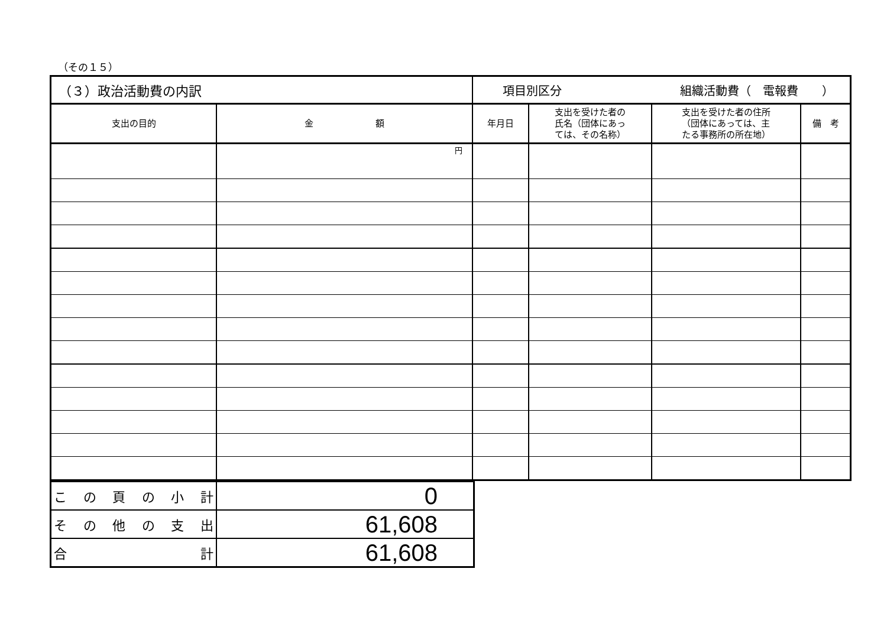（その１５）
| （３）政治活動費の内訳 | | 項目別区分 組織活動費（ 電報費 ） | | | |
| 支出の目的 | 金 額 | 年月日 | 支出を受けた者の 氏名（団体にあっ ては、その名称） | 支出を受けた者の住所 （団体にあっては、主 たる事務所の所在地） | 備 考 |
| | 円 | | | | |
| こ の 頁 の 小 計 | 0 |
| そ の 他 の 支 出 | 61,608 |
| 合 計 | 61,608 |